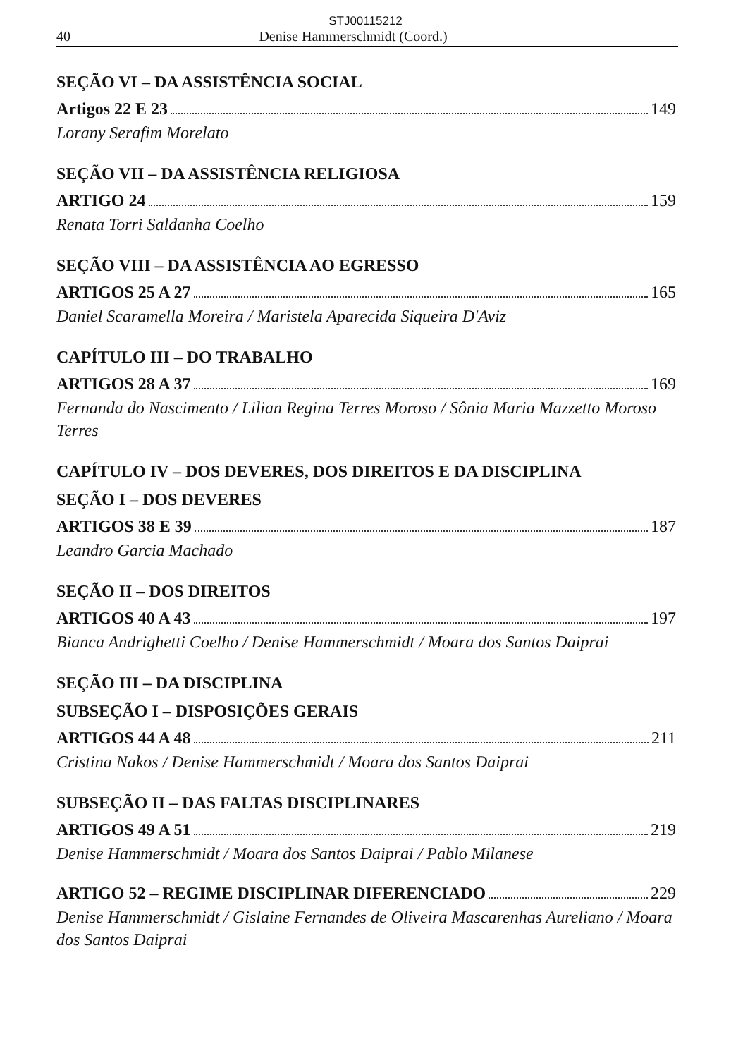STJ00115212
40 Denise Hammerschmidt (Coord.)
SEÇÃO VI – DA ASSISTÊNCIA SOCIAL
Artigos 22 E 23 149
Lorany Serafim Morelato
SEÇÃO VII – DA ASSISTÊNCIA RELIGIOSA
ARTIGO 24 159
Renata Torri Saldanha Coelho
SEÇÃO VIII – DA ASSISTÊNCIA AO EGRESSO
ARTIGOS 25 A 27 165
Daniel Scaramella Moreira / Maristela Aparecida Siqueira D'Aviz
CAPÍTULO III – DO TRABALHO
ARTIGOS 28 A 37 169
Fernanda do Nascimento / Lilian Regina Terres Moroso / Sônia Maria Mazzetto Moroso Terres
CAPÍTULO IV – DOS DEVERES, DOS DIREITOS E DA DISCIPLINA
SEÇÃO I – DOS DEVERES
ARTIGOS 38 E 39 187
Leandro Garcia Machado
SEÇÃO II – DOS DIREITOS
ARTIGOS 40 A 43 197
Bianca Andrighetti Coelho / Denise Hammerschmidt / Moara dos Santos Daiprai
SEÇÃO III – DA DISCIPLINA
SUBSEÇÃO I – DISPOSIÇÕES GERAIS
ARTIGOS 44 A 48 211
Cristina Nakos / Denise Hammerschmidt / Moara dos Santos Daiprai
SUBSEÇÃO II – DAS FALTAS DISCIPLINARES
ARTIGOS 49 A 51 219
Denise Hammerschmidt / Moara dos Santos Daiprai / Pablo Milanese
ARTIGO 52 – REGIME DISCIPLINAR DIFERENCIADO 229
Denise Hammerschmidt / Gislaine Fernandes de Oliveira Mascarenhas Aureliano / Moara dos Santos Daiprai